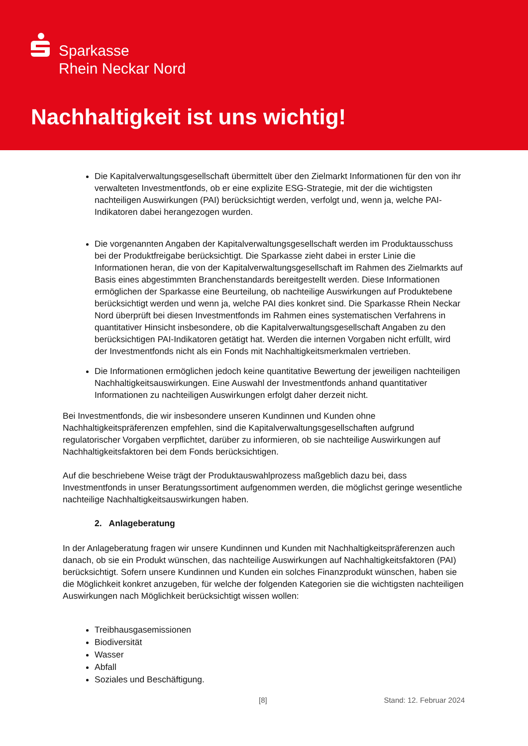Sparkasse
Rhein Neckar Nord
Nachhaltigkeit ist uns wichtig!
Die Kapitalverwaltungsgesellschaft übermittelt über den Zielmarkt Informationen für den von ihr verwalteten Investmentfonds, ob er eine explizite ESG-Strategie, mit der die wichtigsten nachteiligen Auswirkungen (PAI) berücksichtigt werden, verfolgt und, wenn ja, welche PAI-Indikatoren dabei herangezogen wurden.
Die vorgenannten Angaben der Kapitalverwaltungsgesellschaft werden im Produktausschuss bei der Produktfreigabe berücksichtigt. Die Sparkasse zieht dabei in erster Linie die Informationen heran, die von der Kapitalverwaltungsgesellschaft im Rahmen des Zielmarkts auf Basis eines abgestimmten Branchenstandards bereitgestellt werden. Diese Informationen ermöglichen der Sparkasse eine Beurteilung, ob nachteilige Auswirkungen auf Produktebene berücksichtigt werden und wenn ja, welche PAI dies konkret sind. Die Sparkasse Rhein Neckar Nord überprüft bei diesen Investmentfonds im Rahmen eines systematischen Verfahrens in quantitativer Hinsicht insbesondere, ob die Kapitalverwaltungsgesellschaft Angaben zu den berücksichtigen PAI-Indikatoren getätigt hat. Werden die internen Vorgaben nicht erfüllt, wird der Investmentfonds nicht als ein Fonds mit Nachhaltigkeitsmerkmalen vertrieben.
Die Informationen ermöglichen jedoch keine quantitative Bewertung der jeweiligen nachteiligen Nachhaltigkeitsauswirkungen. Eine Auswahl der Investmentfonds anhand quantitativer Informationen zu nachteiligen Auswirkungen erfolgt daher derzeit nicht.
Bei Investmentfonds, die wir insbesondere unseren Kundinnen und Kunden ohne Nachhaltigkeitspräferenzen empfehlen, sind die Kapitalverwaltungsgesellschaften aufgrund regulatorischer Vorgaben verpflichtet, darüber zu informieren, ob sie nachteilige Auswirkungen auf Nachhaltigkeitsfaktoren bei dem Fonds berücksichtigen.
Auf die beschriebene Weise trägt der Produktauswahlprozess maßgeblich dazu bei, dass Investmentfonds in unser Beratungssortiment aufgenommen werden, die möglichst geringe wesentliche nachteilige Nachhaltigkeitsauswirkungen haben.
2. Anlageberatung
In der Anlageberatung fragen wir unsere Kundinnen und Kunden mit Nachhaltigkeitspräferenzen auch danach, ob sie ein Produkt wünschen, das nachteilige Auswirkungen auf Nachhaltigkeitsfaktoren (PAI) berücksichtigt. Sofern unsere Kundinnen und Kunden ein solches Finanzprodukt wünschen, haben sie die Möglichkeit konkret anzugeben, für welche der folgenden Kategorien sie die wichtigsten nachteiligen Auswirkungen nach Möglichkeit berücksichtigt wissen wollen:
Treibhausgasemissionen
Biodiversität
Wasser
Abfall
Soziales und Beschäftigung.
[8] Stand: 12. Februar 2024